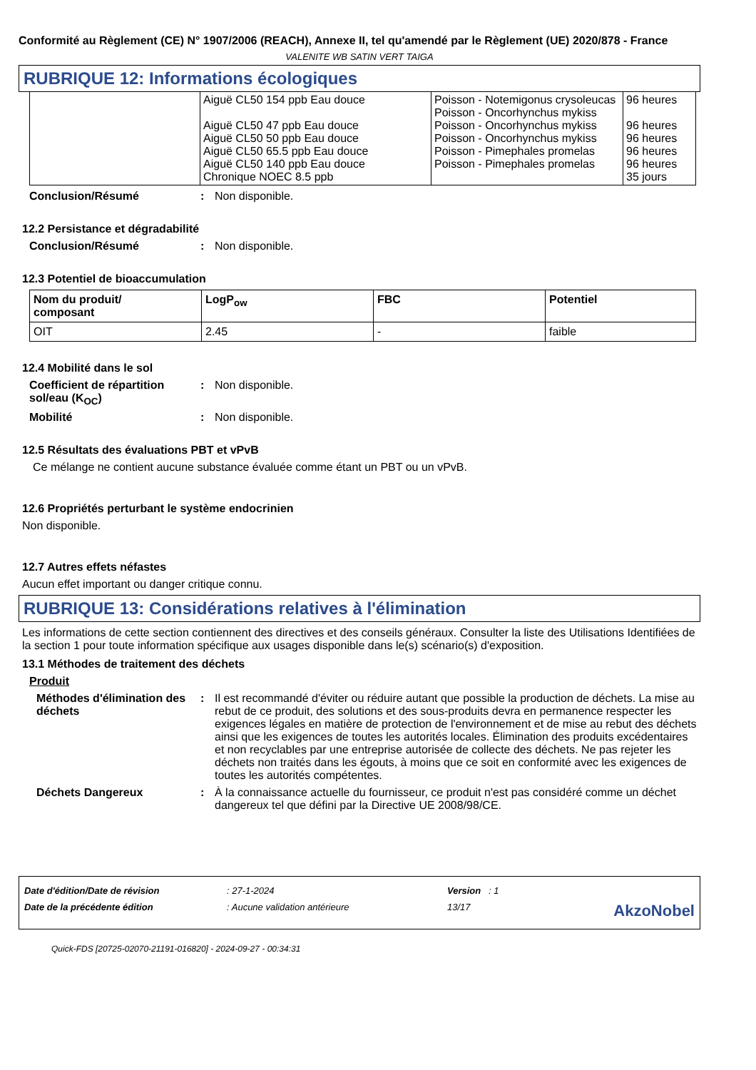Conformité au Règlement (CE) N° 1907/2006 (REACH), Annexe II, tel qu'amendé par le Règlement (UE) 2020/878 - France
VALENITE WB SATIN VERT TAIGA
RUBRIQUE 12: Informations écologiques
| | Aiguë CL50 154 ppb Eau douce Aiguë CL50 47 ppb Eau douce Aiguë CL50 50 ppb Eau douce Aiguë CL50 65.5 ppb Eau douce Aiguë CL50 140 ppb Eau douce Chronique NOEC 8.5 ppb | Poisson - Notemigonus crysoleucas Poisson - Oncorhynchus mykiss Poisson - Oncorhynchus mykiss Poisson - Oncorhynchus mykiss Poisson - Pimephales promelas Poisson - Pimephales promelas | 96 heures 96 heures 96 heures 96 heures 96 heures 35 jours |
Conclusion/Résumé: Non disponible.
12.2 Persistance et dégradabilité
Conclusion/Résumé: Non disponible.
12.3 Potentiel de bioaccumulation
| Nom du produit/ composant | LogP<sub>ow</sub> | FBC | Potentiel |
| --- | --- | --- | --- |
| OIT | 2.45 | - | faible |
12.4 Mobilité dans le sol
Coefficient de répartition sol/eau (K<sub>OC</sub>): Non disponible.
Mobilité: Non disponible.
12.5 Résultats des évaluations PBT et vPvB
Ce mélange ne contient aucune substance évaluée comme étant un PBT ou un vPvB.
12.6 Propriétés perturbant le système endocrinien
Non disponible.
12.7 Autres effets néfastes
Aucun effet important ou danger critique connu.
RUBRIQUE 13: Considérations relatives à l'élimination
Les informations de cette section contiennent des directives et des conseils généraux. Consulter la liste des Utilisations Identifiées de la section 1 pour toute information spécifique aux usages disponible dans le(s) scénario(s) d'exposition.
13.1 Méthodes de traitement des déchets
Produit
Méthodes d'élimination des déchets: Il est recommandé d'éviter ou réduire autant que possible la production de déchets. La mise au rebut de ce produit, des solutions et des sous-produits devra en permanence respecter les exigences légales en matière de protection de l'environnement et de mise au rebut des déchets ainsi que les exigences de toutes les autorités locales. Élimination des produits excédentaires et non recyclables par une entreprise autorisée de collecte des déchets. Ne pas rejeter les déchets non traités dans les égouts, à moins que ce soit en conformité avec les exigences de toutes les autorités compétentes.
Déchets Dangereux: À la connaissance actuelle du fournisseur, ce produit n'est pas considéré comme un déchet dangereux tel que défini par la Directive UE 2008/98/CE.
| Date d'édition/Date de révision | : 27-1-2024 | Version : 1 | |
| Date de la précédente édition | : Aucune validation antérieure | 13/17 | AkzoNobel |
Quick-FDS [20725-02070-21191-016820] - 2024-09-27 - 00:34:31